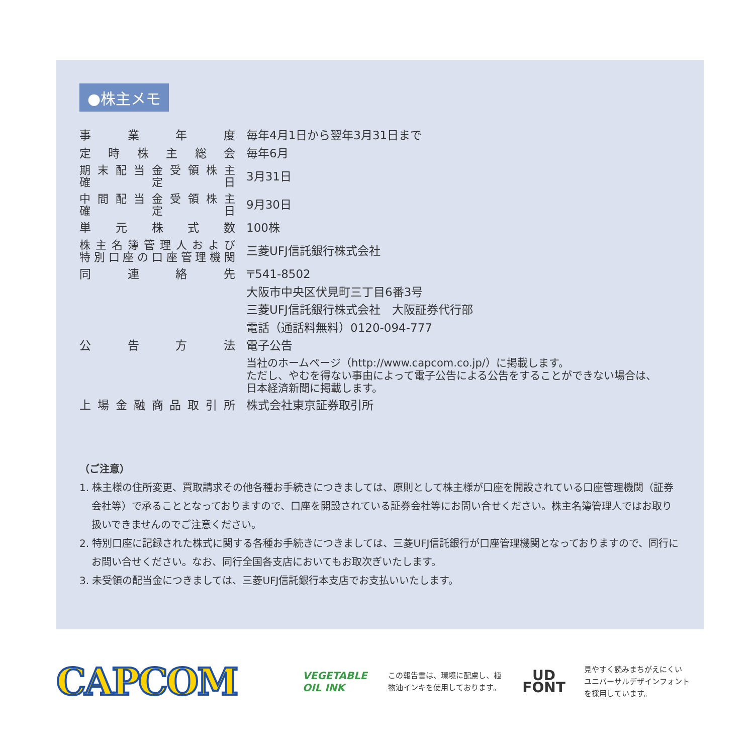●株主メモ
| 事業年度 | 毎年4月1日から翌年3月31日まで |
| 定時株主総会 | 毎年6月 |
| 期末配当金受領株主 確定日 | 3月31日 |
| 中間配当金受領株主 確定日 | 9月30日 |
| 単元株式数 | 100株 |
| 株主名簿管理人および 特別口座の口座管理機関 | 三菱UFJ信託銀行株式会社 |
| 同連絡先 | 〒541-8502 |
| | 大阪市中央区伏見町三丁目6番3号 |
| | 三菱UFJ信託銀行株式会社 大阪証券代行部 |
| | 電話（通話料無料）0120-094-777 |
| 公告方法 | 電子公告 |
| | 当社のホームページ（http://www.capcom.co.jp/）に掲載します。 ただし、やむを得ない事由によって電子公告による公告をすることができない場合は、 日本経済新聞に掲載します。 |
| 上場金融商品取引所 | 株式会社東京証券取引所 |
（ご注意）
1. 株主様の住所変更、買取請求その他各種お手続きにつきましては、原則として株主様が口座を開設されている口座管理機関（証券会社等）で承ることとなっておりますので、口座を開設されている証券会社等にお問い合せください。株主名簿管理人ではお取り扱いできませんのでご注意ください。
2. 特別口座に記録された株式に関する各種お手続きにつきましては、三菱UFJ信託銀行が口座管理機関となっておりますので、同行にお問い合せください。なお、同行全国各支店においてもお取次ぎいたします。
3. 未受領の配当金につきましては、三菱UFJ信託銀行本支店でお支払いいたします。
CAPCOM
VEGETABLE OIL INK
この報告書は、環境に配慮し、植物油インキを使用しております。
UD
FONT
見やすく読みまちがえにくい
ユニバーサルデザインフォント
を採用しています。